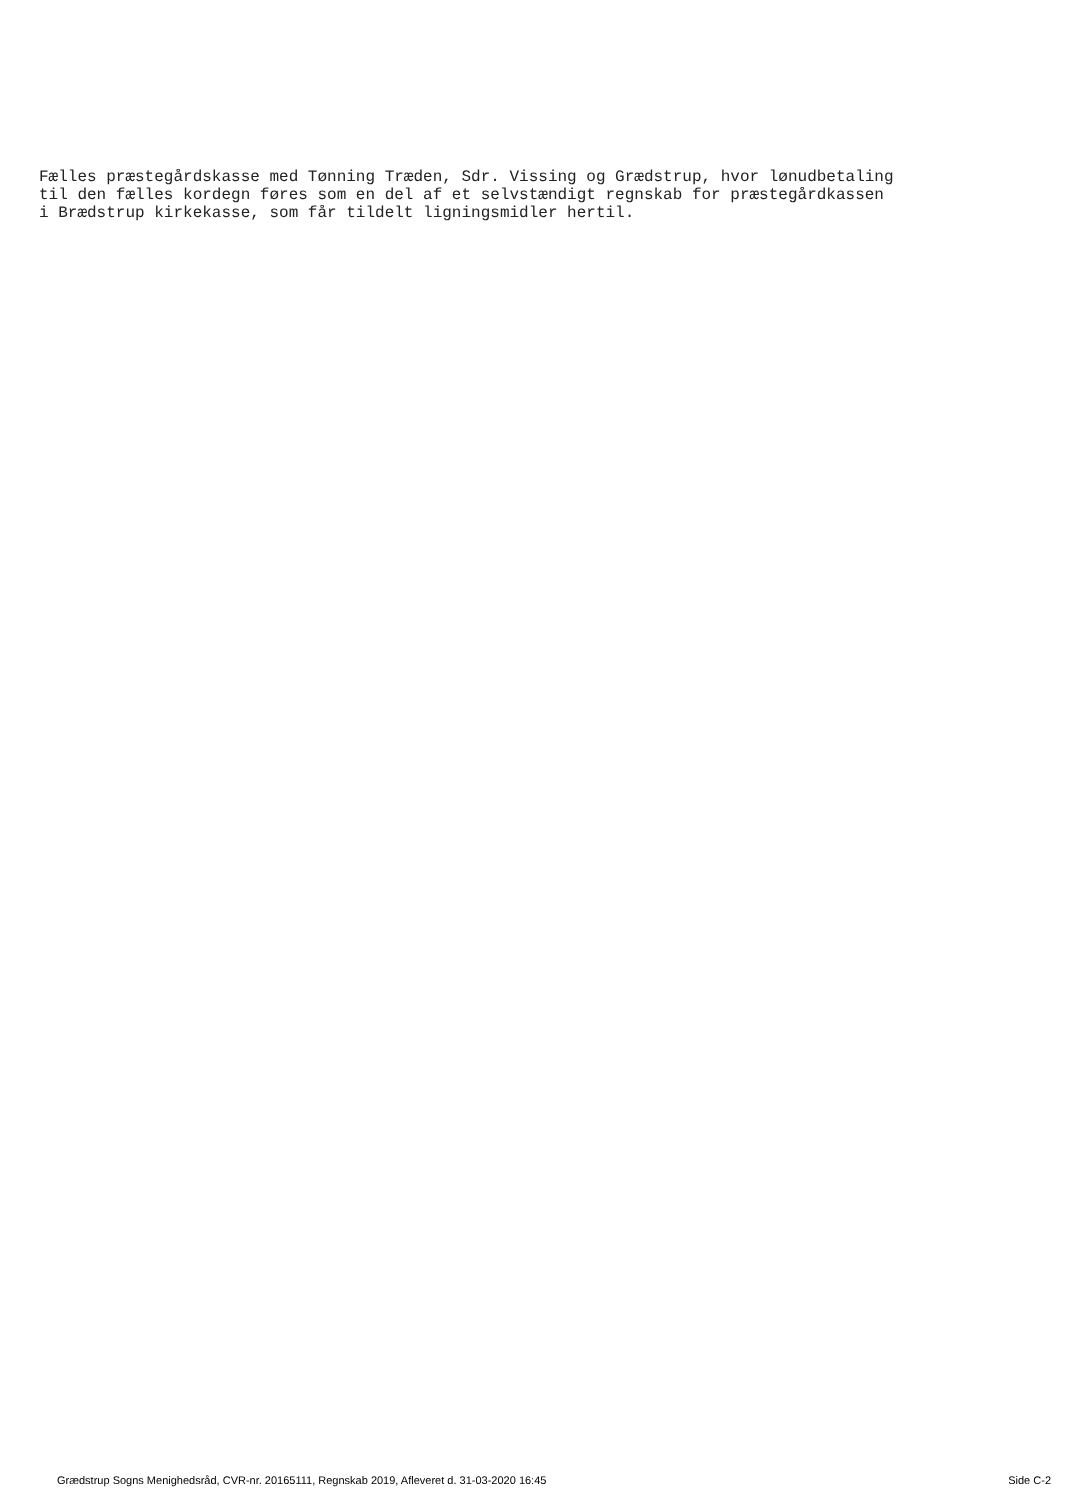Fælles præstegårdskasse med Tønning Træden, Sdr. Vissing og Grædstrup, hvor lønudbetaling til den fælles kordegn føres som en del af et selvstændigt regnskab for præstegårdkassen i Brædstrup kirkekasse, som får tildelt ligningsmidler hertil.
Grædstrup Sogns Menighedsråd, CVR-nr. 20165111, Regnskab 2019, Afleveret d. 31-03-2020 16:45 Side C-2